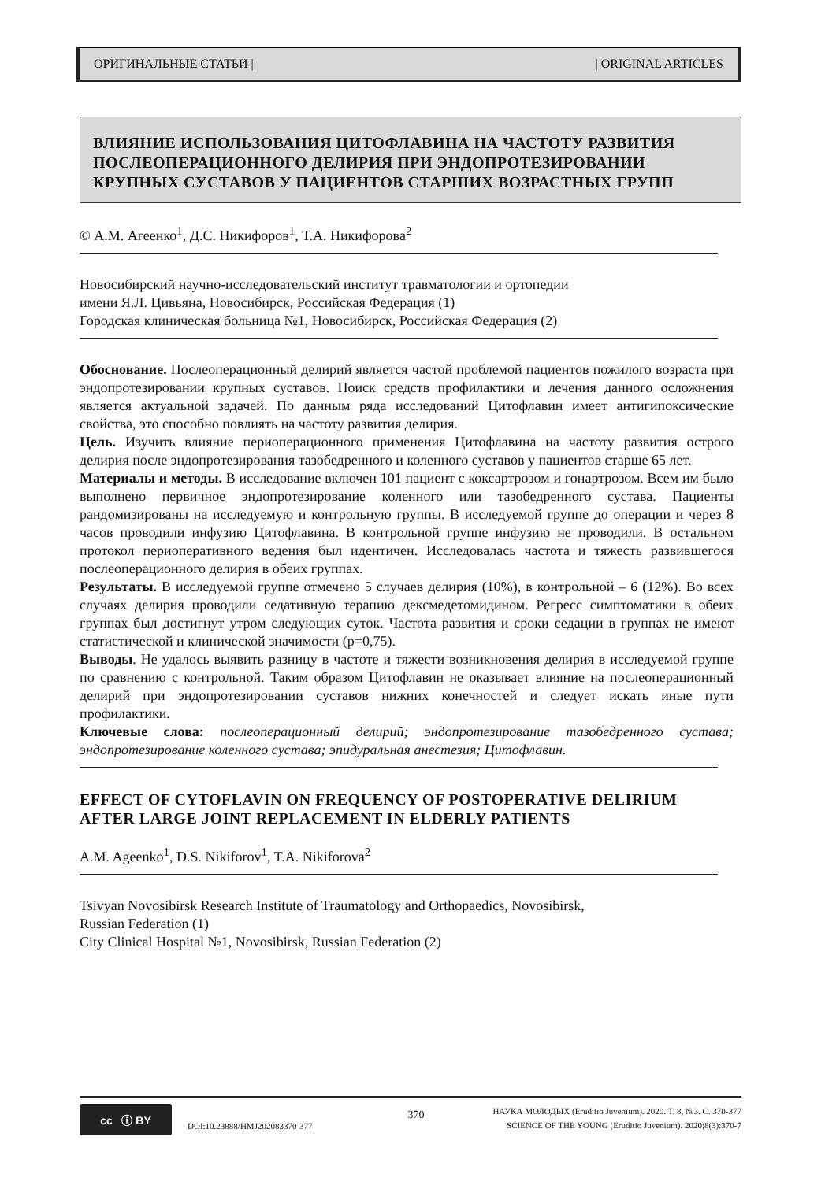ОРИГИНАЛЬНЫЕ СТАТЬИ | | ORIGINAL ARTICLES
ВЛИЯНИЕ ИСПОЛЬЗОВАНИЯ ЦИТОФЛАВИНА НА ЧАСТОТУ РАЗВИТИЯ ПОСЛЕОПЕРАЦИОННОГО ДЕЛИРИЯ ПРИ ЭНДОПРОТЕЗИРОВАНИИ КРУПНЫХ СУСТАВОВ У ПАЦИЕНТОВ СТАРШИХ ВОЗРАСТНЫХ ГРУПП
© А.М. Агеенко<sup>1</sup>, Д.С. Никифоров<sup>1</sup>, Т.А. Никифорова<sup>2</sup>
Новосибирский научно-исследовательский институт травматологии и ортопедии
имени Я.Л. Цивьяна, Новосибирск, Российская Федерация (1)
Городская клиническая больница №1, Новосибирск, Российская Федерация (2)
Обоснование. Послеоперационный делирий является частой проблемой пациентов пожилого возраста при эндопротезировании крупных суставов. Поиск средств профилактики и лечения данного осложнения является актуальной задачей. По данным ряда исследований Цитофлавин имеет антигипоксические свойства, это способно повлиять на частоту развития делирия.
Цель. Изучить влияние периоперационного применения Цитофлавина на частоту развития острого делирия после эндопротезирования тазобедренного и коленного суставов у пациентов старше 65 лет.
Материалы и методы. В исследование включен 101 пациент с коксартрозом и гонартрозом. Всем им было выполнено первичное эндопротезирование коленного или тазобедренного сустава. Пациенты рандомизированы на исследуемую и контрольную группы. В исследуемой группе до операции и через 8 часов проводили инфузию Цитофлавина. В контрольной группе инфузию не проводили. В остальном протокол периоперативного ведения был идентичен. Исследовалась частота и тяжесть развившегося послеоперационного делирия в обеих группах.
Результаты. В исследуемой группе отмечено 5 случаев делирия (10%), в контрольной – 6 (12%). Во всех случаях делирия проводили седативную терапию дексмедетомидином. Регресс симптоматики в обеих группах был достигнут утром следующих суток. Частота развития и сроки седации в группах не имеют статистической и клинической значимости (p=0,75).
Выводы. Не удалось выявить разницу в частоте и тяжести возникновения делирия в исследуемой группе по сравнению с контрольной. Таким образом Цитофлавин не оказывает влияние на послеоперационный делирий при эндопротезировании суставов нижних конечностей и следует искать иные пути профилактики.
Ключевые слова: послеоперационный делирий; эндопротезирование тазобедренного сустава; эндопротезирование коленного сустава; эпидуральная анестезия; Цитофлавин.
EFFECT OF CYTOFLAVIN ON FREQUENCY OF POSTOPERATIVE DELIRIUM AFTER LARGE JOINT REPLACEMENT IN ELDERLY PATIENTS
A.M. Ageenko<sup>1</sup>, D.S. Nikiforov<sup>1</sup>, T.A. Nikiforova<sup>2</sup>
Tsivyan Novosibirsk Research Institute of Traumatology and Orthopaedics, Novosibirsk,
Russian Federation (1)
City Clinical Hospital №1, Novosibirsk, Russian Federation (2)
cc ⓘ BY
DOI:10.23888/HMJ202083370-377
370
НАУКА МОЛОДЫХ (Eruditio Juvenium). 2020. Т. 8, №3. С. 370-377
SCIENCE OF THE YOUNG (Eruditio Juvenium). 2020;8(3):370-7